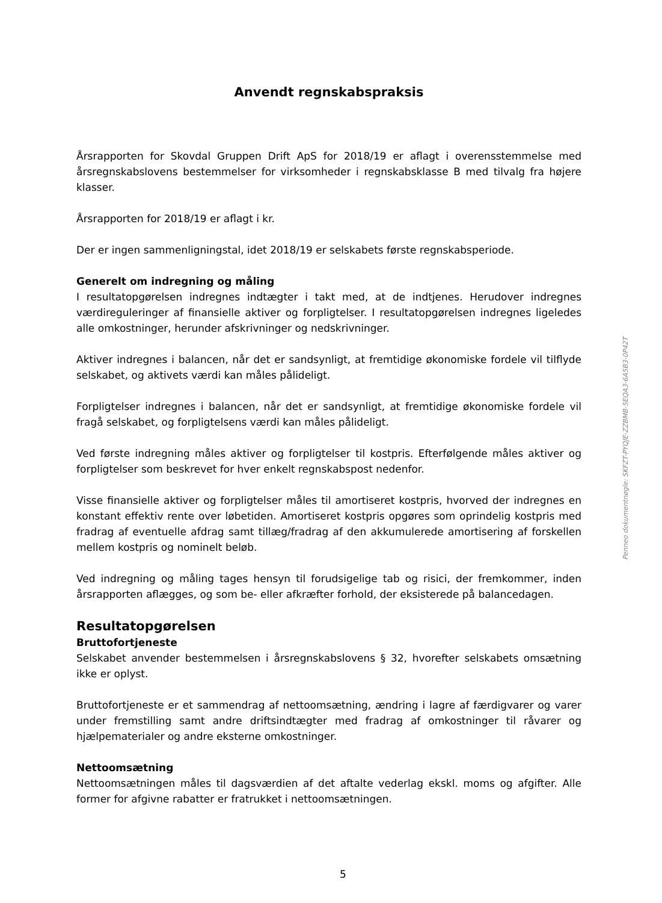Anvendt regnskabspraksis
Årsrapporten for Skovdal Gruppen Drift ApS for 2018/19 er aflagt i overensstemmelse med årsregnskabslovens bestemmelser for virksomheder i regnskabsklasse B med tilvalg fra højere klasser.
Årsrapporten for 2018/19 er aflagt i kr.
Der er ingen sammenligningstal, idet 2018/19 er selskabets første regnskabsperiode.
Generelt om indregning og måling
I resultatopgørelsen indregnes indtægter i takt med, at de indtjenes. Herudover indregnes værdireguleringer af finansielle aktiver og forpligtelser. I resultatopgørelsen indregnes ligeledes alle omkostninger, herunder afskrivninger og nedskrivninger.
Aktiver indregnes i balancen, når det er sandsynligt, at fremtidige økonomiske fordele vil tilflyde selskabet, og aktivets værdi kan måles pålideligt.
Forpligtelser indregnes i balancen, når det er sandsynligt, at fremtidige økonomiske fordele vil fragå selskabet, og forpligtelsens værdi kan måles pålideligt.
Ved første indregning måles aktiver og forpligtelser til kostpris. Efterfølgende måles aktiver og forpligtelser som beskrevet for hver enkelt regnskabspost nedenfor.
Visse finansielle aktiver og forpligtelser måles til amortiseret kostpris, hvorved der indregnes en konstant effektiv rente over løbetiden. Amortiseret kostpris opgøres som oprindelig kostpris med fradrag af eventuelle afdrag samt tillæg/fradrag af den akkumulerede amortisering af forskellen mellem kostpris og nominelt beløb.
Ved indregning og måling tages hensyn til forudsigelige tab og risici, der fremkommer, inden årsrapporten aflægges, og som be- eller afkræfter forhold, der eksisterede på balancedagen.
Resultatopgørelsen
Bruttofortjeneste
Selskabet anvender bestemmelsen i årsregnskabslovens § 32, hvorefter selskabets omsætning ikke er oplyst.
Bruttofortjeneste er et sammendrag af nettoomsætning, ændring i lagre af færdigvarer og varer under fremstilling samt andre driftsindtægter med fradrag af omkostninger til råvarer og hjælpematerialer og andre eksterne omkostninger.
Nettoomsætning
Nettoomsætningen måles til dagsværdien af det aftalte vederlag ekskl. moms og afgifter. Alle former for afgivne rabatter er fratrukket i nettoomsætningen.
5
Penneo dokumentnøgle: SKFZT-PYQJE-ZZBMB-5EQA3-6A5B3-0P42T